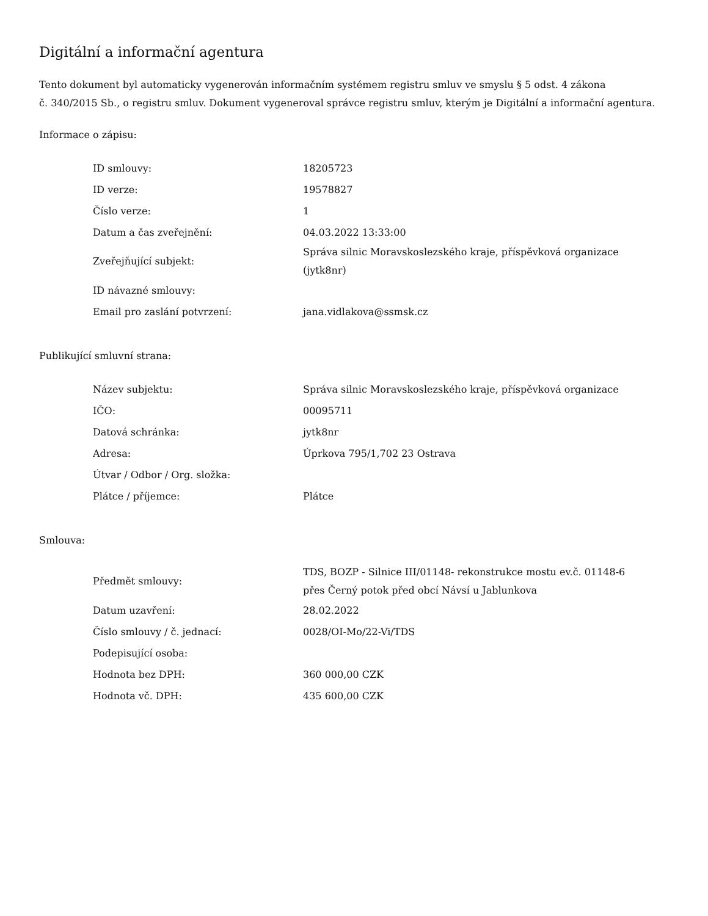Digitální a informační agentura
Tento dokument byl automaticky vygenerován informačním systémem registru smluv ve smyslu § 5 odst. 4 zákona
č. 340/2015 Sb., o registru smluv. Dokument vygeneroval správce registru smluv, kterým je Digitální a informační agentura.
Informace o zápisu:
| ID smlouvy: | 18205723 |
| ID verze: | 19578827 |
| Číslo verze: | 1 |
| Datum a čas zveřejnění: | 04.03.2022 13:33:00 |
| Zveřejňující subjekt: | Správa silnic Moravskoslezského kraje, příspěvková organizace (jytk8nr) |
| ID návazné smlouvy: | |
| Email pro zaslání potvrzení: | jana.vidlakova@ssmsk.cz |
Publikující smluvní strana:
| Název subjektu: | Správa silnic Moravskoslezského kraje, příspěvková organizace |
| IČO: | 00095711 |
| Datová schránka: | jytk8nr |
| Adresa: | Úprkova 795/1,702 23 Ostrava |
| Útvar / Odbor / Org. složka: | |
| Plátce / příjemce: | Plátce |
Smlouva:
| Předmět smlouvy: | TDS, BOZP - Silnice III/01148- rekonstrukce mostu ev.č. 01148-6 přes Černý potok před obcí Návsí u Jablunkova |
| Datum uzavření: | 28.02.2022 |
| Číslo smlouvy / č. jednací: | 0028/OI-Mo/22-Vi/TDS |
| Podepisující osoba: | |
| Hodnota bez DPH: | 360 000,00 CZK |
| Hodnota vč. DPH: | 435 600,00 CZK |